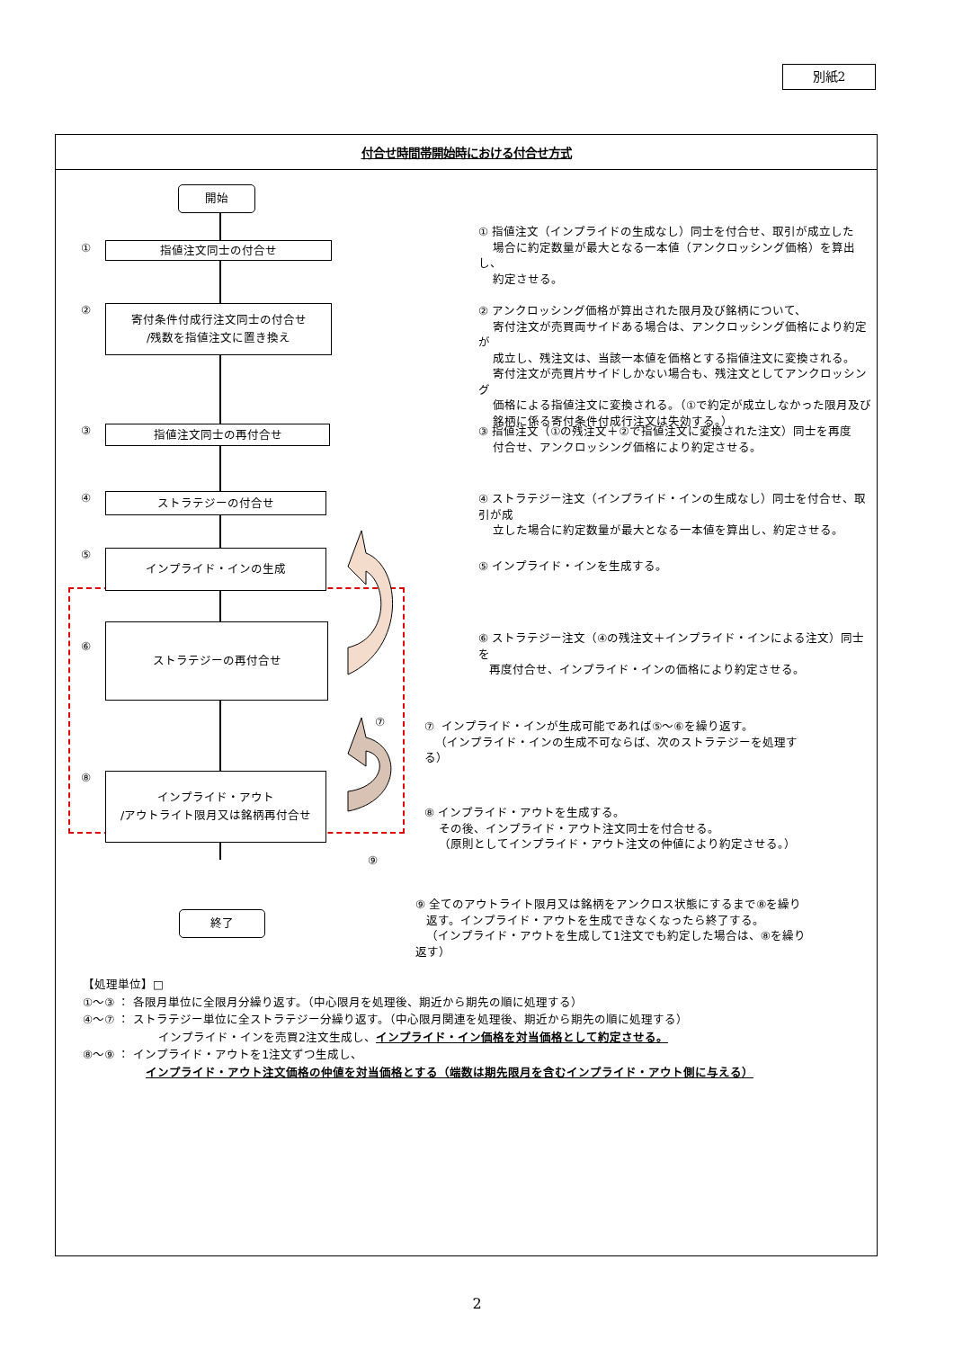別紙2
付合せ時間帯開始時における付合せ方式
開始
①
指値注文同士の付合せ
① 指値注文（インプライドの生成なし）同士を付合せ、取引が成立した
場合に約定数量が最大となる一本値（アンクロッシング価格）を算出し、
約定させる。
②
寄付条件付成行注文同士の付合せ
/残数を指値注文に置き換え
② アンクロッシング価格が算出された限月及び銘柄について、
寄付注文が売買両サイドある場合は、アンクロッシング価格により約定が
成立し、残注文は、当該一本値を価格とする指値注文に変換される。
寄付注文が売買片サイドしかない場合も、残注文としてアンクロッシング
価格による指値注文に変換される。（①で約定が成立しなかった限月及び
銘柄に係る寄付条件付成行注文は失効する。）
③
指値注文同士の再付合せ
③ 指値注文（①の残注文＋②で指値注文に変換された注文）同士を再度
付合せ、アンクロッシング価格により約定させる。
④
ストラテジーの付合せ
④ ストラテジー注文（インプライド・インの生成なし）同士を付合せ、取引が成
立した場合に約定数量が最大となる一本値を算出し、約定させる。
⑤
インプライド・インの生成
⑤ インプライド・インを生成する。
⑥
ストラテジーの再付合せ
⑥ ストラテジー注文（④の残注文＋インプライド・インによる注文）同士を
再度付合せ、インプライド・インの価格により約定させる。
⑦
⑦ インプライド・インが生成可能であれば⑤～⑥を繰り返す。
（インプライド・インの生成不可ならば、次のストラテジーを処理する）
⑧
インプライド・アウト
/アウトライト限月又は銘柄再付合せ
⑨
⑧ インプライド・アウトを生成する。
その後、インプライド・アウト注文同士を付合せる。
（原則としてインプライド・アウト注文の仲値により約定させる。）
終了
⑨ 全てのアウトライト限月又は銘柄をアンクロス状態にするまで⑧を繰り
返す。インプライド・アウトを生成できなくなったら終了する。
（インプライド・アウトを生成して1注文でも約定した場合は、⑧を繰り返す）
【処理単位】□
①～③ ： 各限月単位に全限月分繰り返す。（中心限月を処理後、期近から期先の順に処理する）
④～⑦ ： ストラテジー単位に全ストラテジー分繰り返す。（中心限月関連を処理後、期近から期先の順に処理する）
インプライド・インを売買2注文生成し、インプライド・イン価格を対当価格として約定させる。
⑧～⑨ ： インプライド・アウトを1注文ずつ生成し、
インプライド・アウト注文価格の仲値を対当価格とする（端数は期先限月を含むインプライド・アウト側に与える）
2